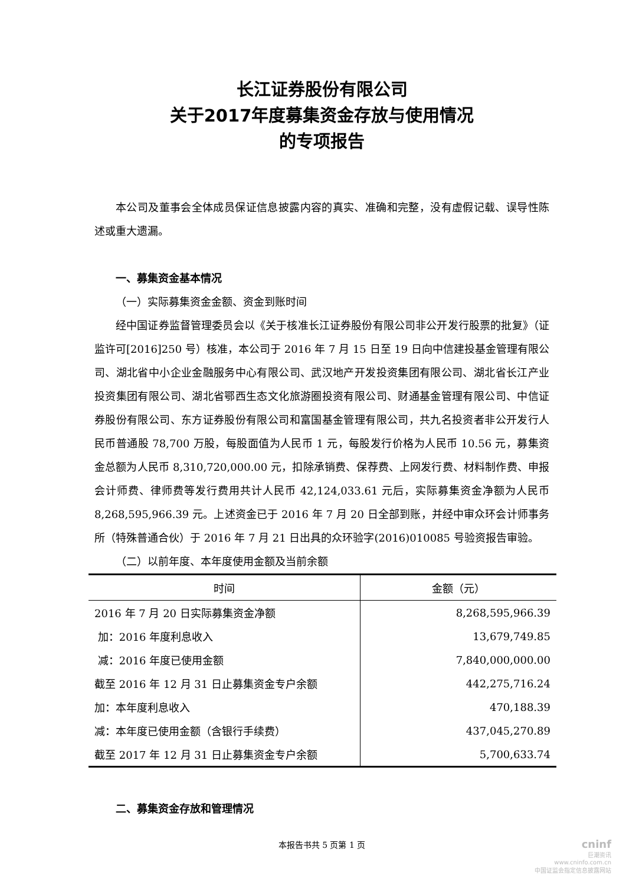长江证券股份有限公司
关于2017年度募集资金存放与使用情况
的专项报告
本公司及董事会全体成员保证信息披露内容的真实、准确和完整，没有虚假记载、误导性陈述或重大遗漏。
一、募集资金基本情况
（一）实际募集资金金额、资金到账时间
经中国证券监督管理委员会以《关于核准长江证券股份有限公司非公开发行股票的批复》（证监许可[2016]250 号）核准，本公司于 2016 年 7 月 15 日至 19 日向中信建投基金管理有限公司、湖北省中小企业金融服务中心有限公司、武汉地产开发投资集团有限公司、湖北省长江产业投资集团有限公司、湖北省鄂西生态文化旅游圈投资有限公司、财通基金管理有限公司、中信证券股份有限公司、东方证券股份有限公司和富国基金管理有限公司，共九名投资者非公开发行人民币普通股 78,700 万股，每股面值为人民币 1 元，每股发行价格为人民币 10.56 元，募集资金总额为人民币 8,310,720,000.00 元，扣除承销费、保荐费、上网发行费、材料制作费、申报会计师费、律师费等发行费用共计人民币 42,124,033.61 元后，实际募集资金净额为人民币 8,268,595,966.39 元。上述资金已于 2016 年 7 月 20 日全部到账，并经中审众环会计师事务所（特殊普通合伙）于 2016 年 7 月 21 日出具的众环验字(2016)010085 号验资报告审验。
（二）以前年度、本年度使用金额及当前余额
| 时间 | 金额（元） |
| --- | --- |
| 2016 年 7 月 20 日实际募集资金净额 | 8,268,595,966.39 |
| 加：2016 年度利息收入 | 13,679,749.85 |
| 减：2016 年度已使用金额 | 7,840,000,000.00 |
| 截至 2016 年 12 月 31 日止募集资金专户余额 | 442,275,716.24 |
| 加：本年度利息收入 | 470,188.39 |
| 减：本年度已使用金额（含银行手续费） | 437,045,270.89 |
| 截至 2017 年 12 月 31 日止募集资金专户余额 | 5,700,633.74 |
二、募集资金存放和管理情况
本报告书共 5 页第 1 页
cninf
巨潮资讯
www.cninfo.com.cn
中国证监会指定信息披露网站